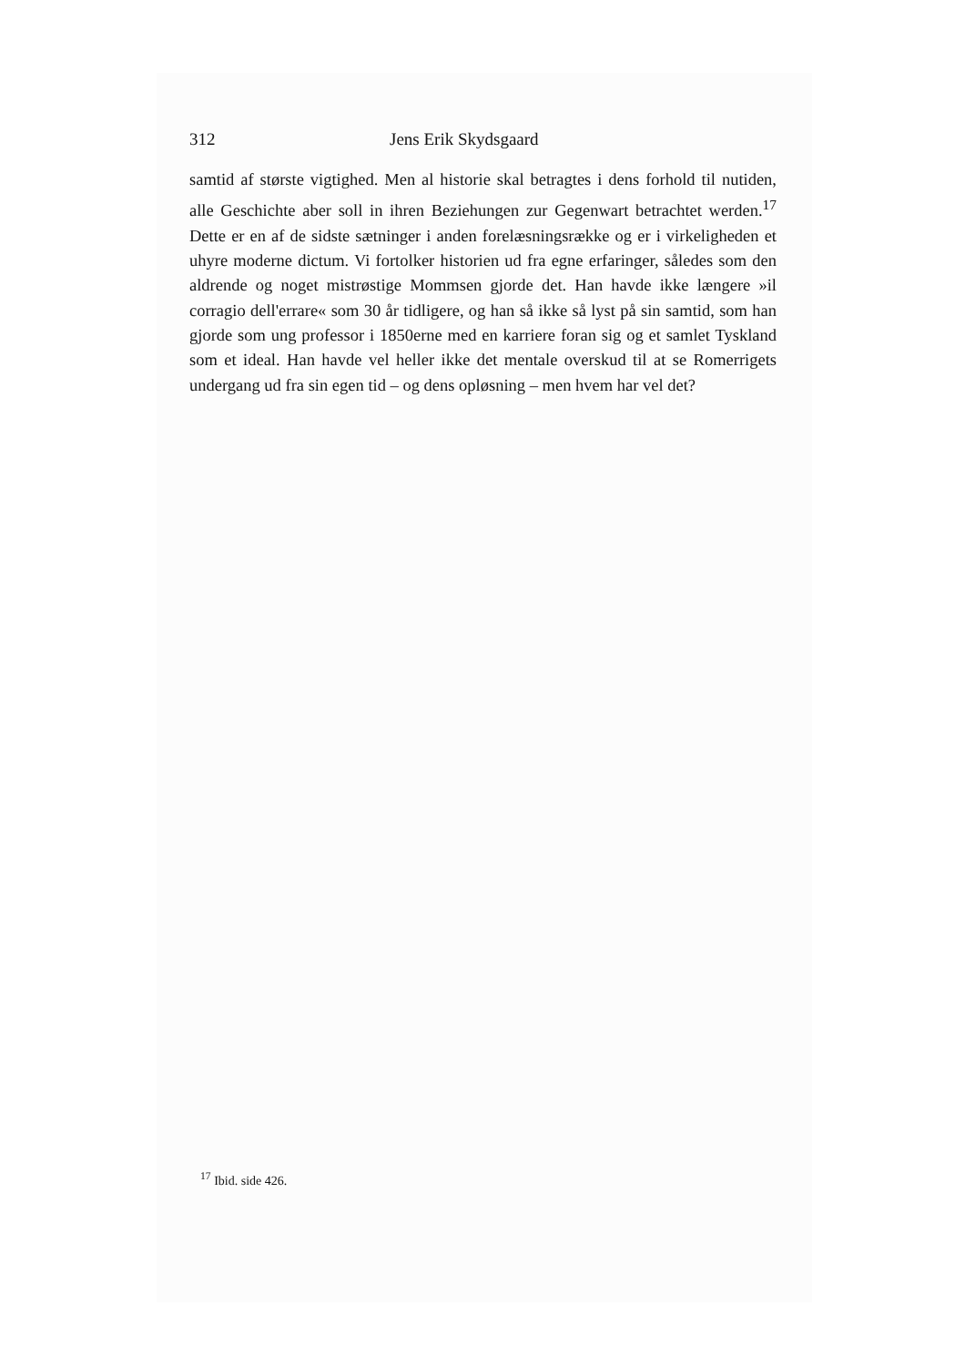312 Jens Erik Skydsgaard
samtid af største vigtighed. Men al historie skal betragtes i dens forhold til nutiden, alle Geschichte aber soll in ihren Beziehungen zur Gegenwart betrachtet werden.<sup>17</sup> Dette er en af de sidste sætninger i anden forelæsningsrække og er i virkeligheden et uhyre moderne dictum. Vi fortolker historien ud fra egne erfaringer, således som den aldrende og noget mistrøstige Mommsen gjorde det. Han havde ikke længere »il corragio dell'errare« som 30 år tidligere, og han så ikke så lyst på sin samtid, som han gjorde som ung professor i 1850erne med en karriere foran sig og et samlet Tyskland som et ideal. Han havde vel heller ikke det mentale overskud til at se Romerrigets undergang ud fra sin egen tid – og dens opløsning – men hvem har vel det?
<sup>17</sup> Ibid. side 426.